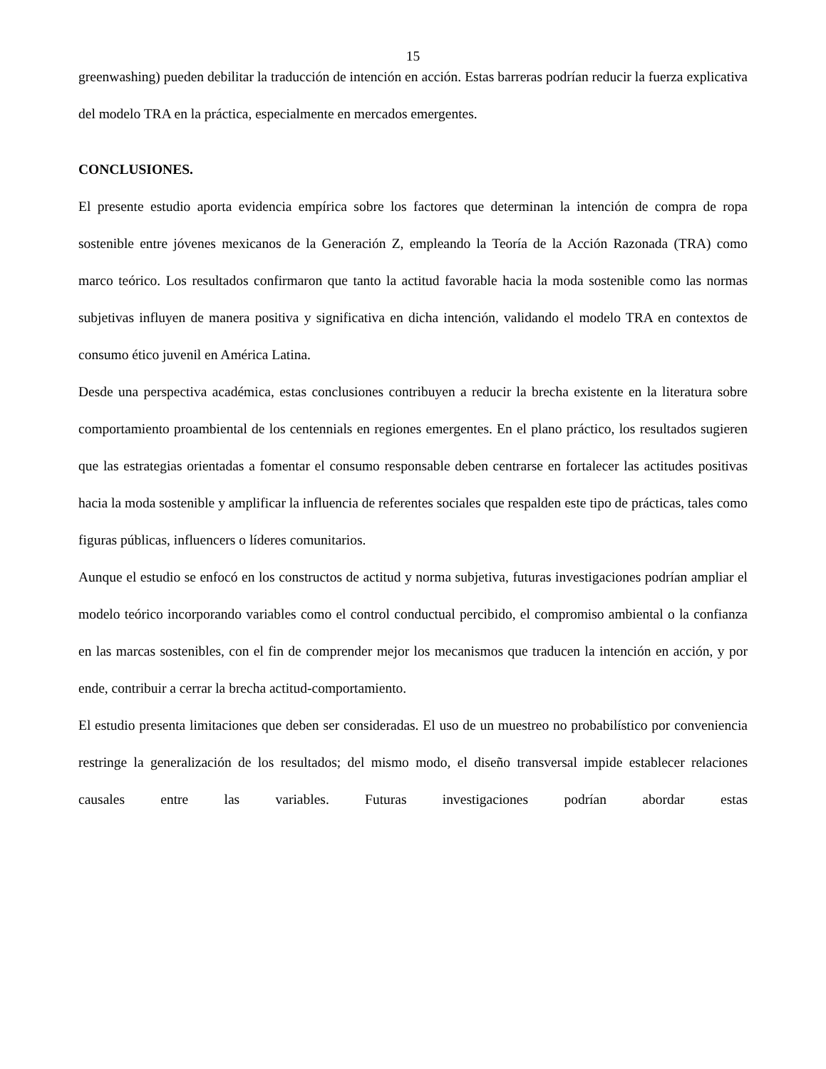15
greenwashing) pueden debilitar la traducción de intención en acción. Estas barreras podrían reducir la fuerza explicativa del modelo TRA en la práctica, especialmente en mercados emergentes.
CONCLUSIONES.
El presente estudio aporta evidencia empírica sobre los factores que determinan la intención de compra de ropa sostenible entre jóvenes mexicanos de la Generación Z, empleando la Teoría de la Acción Razonada (TRA) como marco teórico. Los resultados confirmaron que tanto la actitud favorable hacia la moda sostenible como las normas subjetivas influyen de manera positiva y significativa en dicha intención, validando el modelo TRA en contextos de consumo ético juvenil en América Latina.
Desde una perspectiva académica, estas conclusiones contribuyen a reducir la brecha existente en la literatura sobre comportamiento proambiental de los centennials en regiones emergentes. En el plano práctico, los resultados sugieren que las estrategias orientadas a fomentar el consumo responsable deben centrarse en fortalecer las actitudes positivas hacia la moda sostenible y amplificar la influencia de referentes sociales que respalden este tipo de prácticas, tales como figuras públicas, influencers o líderes comunitarios.
Aunque el estudio se enfocó en los constructos de actitud y norma subjetiva, futuras investigaciones podrían ampliar el modelo teórico incorporando variables como el control conductual percibido, el compromiso ambiental o la confianza en las marcas sostenibles, con el fin de comprender mejor los mecanismos que traducen la intención en acción, y por ende, contribuir a cerrar la brecha actitud-comportamiento.
El estudio presenta limitaciones que deben ser consideradas. El uso de un muestreo no probabilístico por conveniencia restringe la generalización de los resultados; del mismo modo, el diseño transversal impide establecer relaciones causales entre las variables. Futuras investigaciones podrían abordar estas